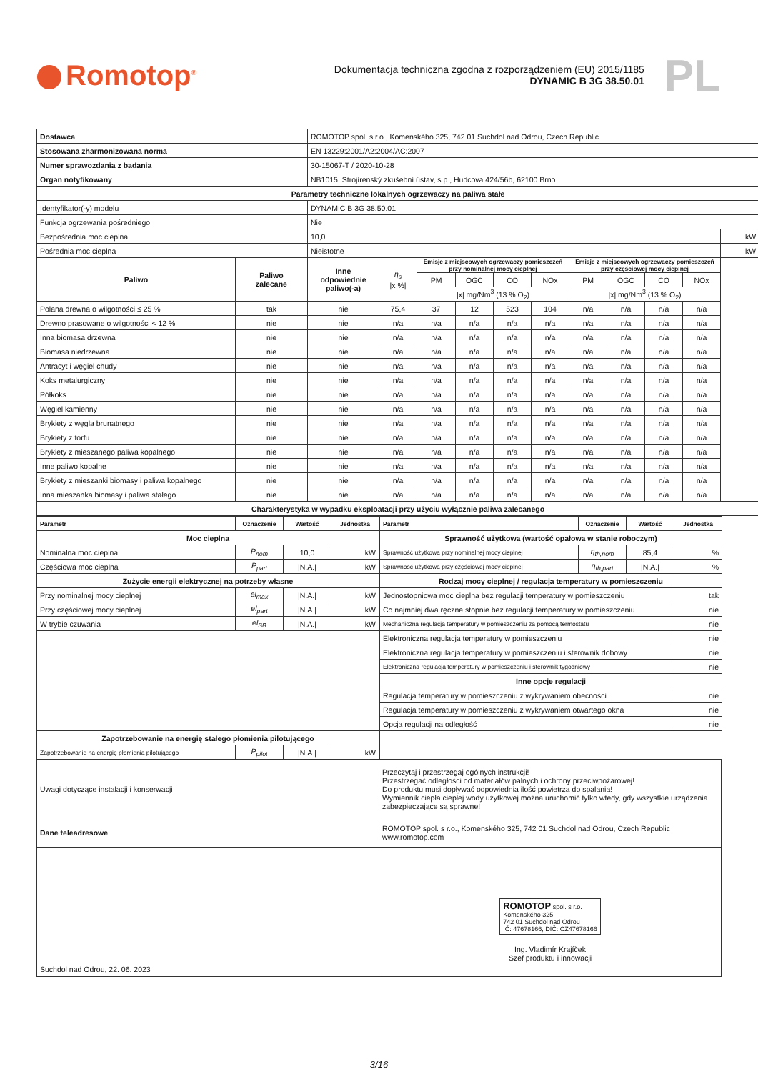Romotop<sup>®</sup>
Dokumentacja techniczna zgodna z rozporządzeniem (EU) 2015/1185
DYNAMIC B 3G 38.50.01
PL
| Dostawca | | ROMOTOP spol. s r.o., Komenského 325, 742 01 Suchdol nad Odrou, Czech Republic | | | | | | | | | | |
| Stosowana zharmonizowana norma | | EN 13229:2001/A2:2004/AC:2007 | | | | | | | | | | |
| Numer sprawozdania z badania | | 30-15067-T / 2020-10-28 | | | | | | | | | | |
| Organ notyfikowany | | NB1015, Strojírenský zkušební ústav, s.p., Hudcova 424/56b, 62100 Brno | | | | | | | | | | |
| Parametry techniczne lokalnych ogrzewaczy na paliwa stałe | | | | | | | | | | | | |
| Identyfikator(-y) modelu | | DYNAMIC B 3G 38.50.01 | | | | | | | | | | |
| Funkcja ogrzewania pośredniego | | Nie | | | | | | | | | | |
| Bezpośrednia moc cieplna | | 10,0 | | | | | | | | | | kW |
| Pośrednia moc cieplna | | Nieistotne | | | | | | | | | | kW |
| Paliwo | Paliwo zalecane | Inne odpowiednie paliwo(-a) | η<sub>s</sub> /x %/ | Emisje z miejscowych ogrzewaczy pomieszczeń przy nominalnej mocy cieplnej | | | | Emisje z miejscowych ogrzewaczy pomieszczeń przy częściowej mocy cieplnej | | | | |
| | | | | PM | OGC | CO | NOx | PM | OGC | CO | NOx | |
| | | | | /x/ mg/Nm<sup>3</sup> (13 % O<sub>2</sub>) | | | | /x/ mg/Nm<sup>3</sup> (13 % O<sub>2</sub>) | | | | |
| Polana drewna o wilgotności ≤ 25 % | tak | nie | 75,4 | 37 | 12 | 523 | 104 | n/a | n/a | n/a | n/a | |
| Drewno prasowane o wilgotności < 12 % | nie | nie | n/a | n/a | n/a | n/a | n/a | n/a | n/a | n/a | n/a | |
| Inna biomasa drzewna | nie | nie | n/a | n/a | n/a | n/a | n/a | n/a | n/a | n/a | n/a | |
| Biomasa niedrzewna | nie | nie | n/a | n/a | n/a | n/a | n/a | n/a | n/a | n/a | n/a | |
| Antracyt i węgiel chudy | nie | nie | n/a | n/a | n/a | n/a | n/a | n/a | n/a | n/a | n/a | |
| Koks metalurgiczny | nie | nie | n/a | n/a | n/a | n/a | n/a | n/a | n/a | n/a | n/a | |
| Półkoks | nie | nie | n/a | n/a | n/a | n/a | n/a | n/a | n/a | n/a | n/a | |
| Węgiel kamienny | nie | nie | n/a | n/a | n/a | n/a | n/a | n/a | n/a | n/a | n/a | |
| Brykiety z węgla brunatnego | nie | nie | n/a | n/a | n/a | n/a | n/a | n/a | n/a | n/a | n/a | |
| Brykiety z torfu | nie | nie | n/a | n/a | n/a | n/a | n/a | n/a | n/a | n/a | n/a | |
| Brykiety z mieszanego paliwa kopalnego | nie | nie | n/a | n/a | n/a | n/a | n/a | n/a | n/a | n/a | n/a | |
| Inne paliwo kopalne | nie | nie | n/a | n/a | n/a | n/a | n/a | n/a | n/a | n/a | n/a | |
| Brykiety z mieszanki biomasy i paliwa kopalnego | nie | nie | n/a | n/a | n/a | n/a | n/a | n/a | n/a | n/a | n/a | |
| Inna mieszanka biomasy i paliwa stałego | nie | nie | n/a | n/a | n/a | n/a | n/a | n/a | n/a | n/a | n/a | |
| Charakterystyka w wypadku eksploatacji przy użyciu wyłącznie paliwa zalecanego | | | | | | | | | | | | |
| Parametr | Oznaczenie | Wartość | Jednostka |
| --- | --- | --- | --- |
| Moc cieplna | | | |
| Nominalna moc cieplna | P<sub>nom</sub> | 10,0 | kW |
| Częściowa moc cieplna | P<sub>part</sub> | /N.A./ | kW |
| Zużycie energii elektrycznej na potrzeby własne | | | |
| Przy nominalnej mocy cieplnej | el<sub>max</sub> | /N.A./ | kW |
| Przy częściowej mocy cieplnej | el<sub>part</sub> | /N.A./ | kW |
| W trybie czuwania | el<sub>SB</sub> | /N.A./ | kW |
| Zapotrzebowanie na energię stałego płomienia pilotującego | | | |
| Zapotrzebowanie na energię płomienia pilotującego | P<sub>pilot</sub> | /N.A./ | kW |
| Parametr | Oznaczenie | Wartość | Jednostka |
| --- | --- | --- | --- |
| Sprawność użytkowa (wartość opałowa w stanie roboczym) | | | |
| Sprawność użytkowa przy nominalnej mocy cieplnej | η<sub>th,nom</sub> | 85,4 | % |
| Sprawność użytkowa przy częściowej mocy cieplnej | η<sub>th,part</sub> | /N.A./ | % |
| Rodzaj mocy cieplnej / regulacja temperatury w pomieszczeniu | | | |
| Jednostopniowa moc cieplna bez regulacji temperatury w pomieszczeniu | | | tak |
| Co najmniej dwa ręczne stopnie bez regulacji temperatury w pomieszczeniu | | | nie |
| Mechaniczna regulacja temperatury w pomieszczeniu za pomocą termostatu | | | nie |
| Elektroniczna regulacja temperatury w pomieszczeniu | | | nie |
| Elektroniczna regulacja temperatury w pomieszczeniu i sterownik dobowy | | | nie |
| Elektroniczna regulacja temperatury w pomieszczeniu i sterownik tygodniowy | | | nie |
| Inne opcje regulacji | | | |
| Regulacja temperatury w pomieszczeniu z wykrywaniem obecności | | | nie |
| Regulacja temperatury w pomieszczeniu z wykrywaniem otwartego okna | | | nie |
| Opcja regulacji na odległość | | | nie |
| Uwagi dotyczące instalacji i konserwacji | Przeczytaj i przestrzegaj ogólnych instrukcji! Przestrzegać odległości od materiałów palnych i ochrony przeciwpożarowej! Do produktu musi dopływać odpowiednia ilość powietrza do spalania! Wymiennik ciepła ciepłej wody użytkowej można uruchomić tylko wtedy, gdy wszystkie urządzenia zabezpieczające są sprawne! |
| Dane teleadresowe | ROMOTOP spol. s r.o., Komenského 325, 742 01 Suchdol nad Odrou, Czech Republic www.romotop.com |
| Suchdol nad Odrou, 22. 06. 2023 | ROMOTOP spol. s r.o. Komenského 325 742 01 Suchdol nad Odrou IČ: 47678166, DIČ: CZ47678166 Ing. Vladimír Krajíček Szef produktu i innowacji |
3/16